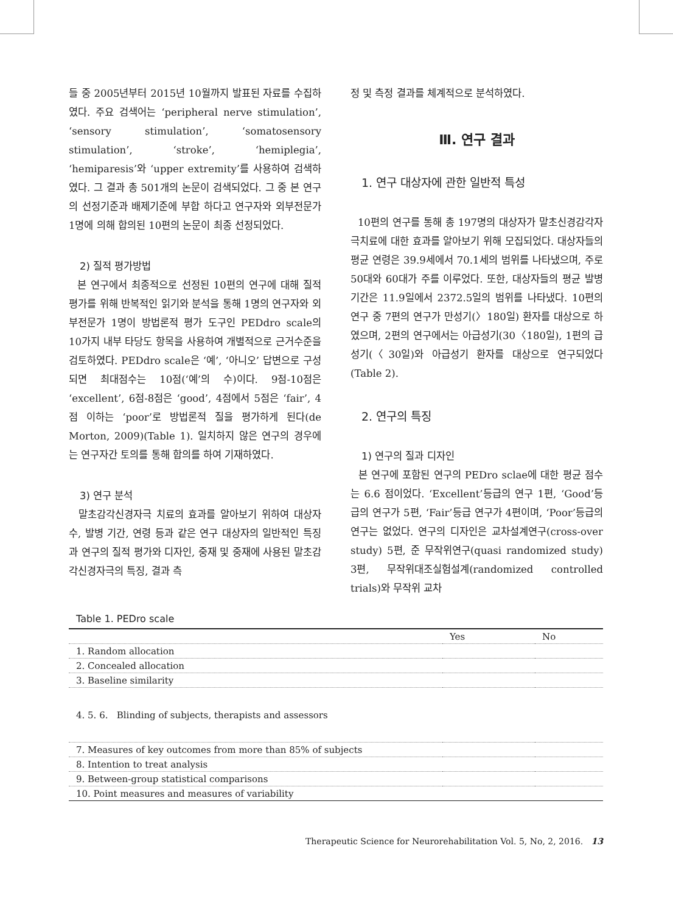들 중 2005년부터 2015년 10월까지 발표된 자료를 수집하였다. 주요 검색어는 ‘peripheral nerve stimulation’, ‘sensory stimulation’, ‘somatosensory stimulation’, ‘stroke’, ‘hemiplegia’, ‘hemiparesis’와 ‘upper extremity’를 사용하여 검색하였다. 그 결과 총 501개의 논문이 검색되었다. 그 중 본 연구의 선정기준과 배제기준에 부합 하다고 연구자와 외부전문가 1명에 의해 합의된 10편의 논문이 최종 선정되었다.
2) 질적 평가방법
본 연구에서 최종적으로 선정된 10편의 연구에 대해 질적 평가를 위해 반복적인 읽기와 분석을 통해 1명의 연구자와 외부전문가 1명이 방법론적 평가 도구인 PEDdro scale의 10가지 내부 타당도 항목을 사용하여 개별적으로 근거수준을 검토하였다. PEDdro scale은 ‘예’, ‘아니오’ 답변으로 구성되면 최대점수는 10점(‘예’의 수)이다. 9점-10점은 ‘excellent’, 6점-8점은 ‘good’, 4점에서 5점은 ‘fair’, 4점 이하는 ‘poor’로 방법론적 질을 평가하게 된다(de Morton, 2009)(Table 1). 일치하지 않은 연구의 경우에는 연구자간 토의를 통해 합의를 하여 기재하였다.
3) 연구 분석
말초감각신경자극 치료의 효과를 알아보기 위하여 대상자수, 발병 기간, 연령 등과 같은 연구 대상자의 일반적인 특징과 연구의 질적 평가와 디자인, 중재 및 중재에 사용된 말초감각신경자극의 특징, 결과 측
정 및 측정 결과를 체계적으로 분석하였다.
Ⅲ. 연구 결과
1. 연구 대상자에 관한 일반적 특성
10편의 연구를 통해 총 197명의 대상자가 말초신경감각자극치료에 대한 효과를 알아보기 위해 모집되었다. 대상자들의 평균 연령은 39.9세에서 70.1세의 범위를 나타냈으며, 주로 50대와 60대가 주를 이루었다. 또한, 대상자들의 평균 발병기간은 11.9일에서 2372.5일의 범위를 나타냈다. 10편의 연구 중 7편의 연구가 만성기(〉180일) 환자를 대상으로 하였으며, 2편의 연구에서는 아급성기(30〈180일), 1편의 급성기(〈30일)와 아급성기 환자를 대상으로 연구되었다(Table 2).
2. 연구의 특징
1) 연구의 질과 디자인
본 연구에 포함된 연구의 PEDro sclae에 대한 평균 점수는 6.6 점이었다. ‘Excellent’등급의 연구 1편, ‘Good’등급의 연구가 5편, ‘Fair’등급 연구가 4편이며, ‘Poor’등급의 연구는 없었다. 연구의 디자인은 교차설계연구(cross-over study) 5편, 준 무작위연구(quasi randomized study) 3편, 무작위대조실험설계(randomized controlled trials)와 무작위 교차
Table 1. PEDro scale
| | Yes | No |
| --- | --- | --- |
| 1. Random allocation | | |
| 2. Concealed allocation | | |
| 3. Baseline similarity | | |
| 4. 5. 6. Blinding of subjects, therapists and assessors | | |
| 7. Measures of key outcomes from more than 85% of subjects | | |
| 8. Intention to treat analysis | | |
| 9. Between-group statistical comparisons | | |
| 10. Point measures and measures of variability | | |
Therapeutic Science for Neurorehabilitation Vol. 5, No, 2, 2016. 13